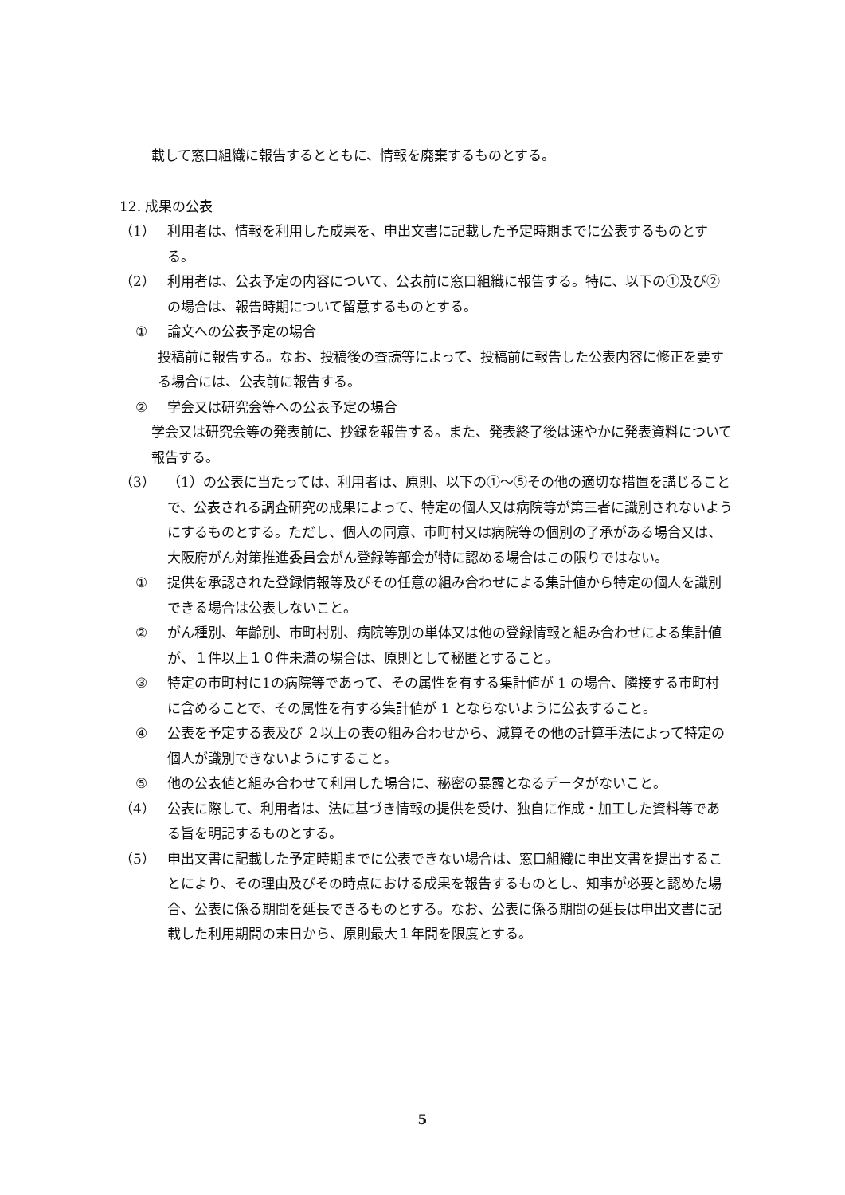載して窓口組織に報告するとともに、情報を廃棄するものとする。
12. 成果の公表
（1） 利用者は、情報を利用した成果を、申出文書に記載した予定時期までに公表するものとする。
（2） 利用者は、公表予定の内容について、公表前に窓口組織に報告する。特に、以下の①及び②の場合は、報告時期について留意するものとする。
① 論文への公表予定の場合
投稿前に報告する。なお、投稿後の査読等によって、投稿前に報告した公表内容に修正を要する場合には、公表前に報告する。
② 学会又は研究会等への公表予定の場合
学会又は研究会等の発表前に、抄録を報告する。また、発表終了後は速やかに発表資料について報告する。
（3） （1）の公表に当たっては、利用者は、原則、以下の①～⑤その他の適切な措置を講じることで、公表される調査研究の成果によって、特定の個人又は病院等が第三者に識別されないようにするものとする。ただし、個人の同意、市町村又は病院等の個別の了承がある場合又は、大阪府がん対策推進委員会がん登録等部会が特に認める場合はこの限りではない。
① 提供を承認された登録情報等及びその任意の組み合わせによる集計値から特定の個人を識別できる場合は公表しないこと。
② がん種別、年齢別、市町村別、病院等別の単体又は他の登録情報と組み合わせによる集計値が、１件以上１０件未満の場合は、原則として秘匿とすること。
③ 特定の市町村に1の病院等であって、その属性を有する集計値が 1 の場合、隣接する市町村に含めることで、その属性を有する集計値が 1 とならないように公表すること。
④ 公表を予定する表及び ２以上の表の組み合わせから、減算その他の計算手法によって特定の個人が識別できないようにすること。
⑤ 他の公表値と組み合わせて利用した場合に、秘密の暴露となるデータがないこと。
（4） 公表に際して、利用者は、法に基づき情報の提供を受け、独自に作成・加工した資料等である旨を明記するものとする。
（5） 申出文書に記載した予定時期までに公表できない場合は、窓口組織に申出文書を提出することにより、その理由及びその時点における成果を報告するものとし、知事が必要と認めた場合、公表に係る期間を延長できるものとする。なお、公表に係る期間の延長は申出文書に記載した利用期間の末日から、原則最大１年間を限度とする。
5